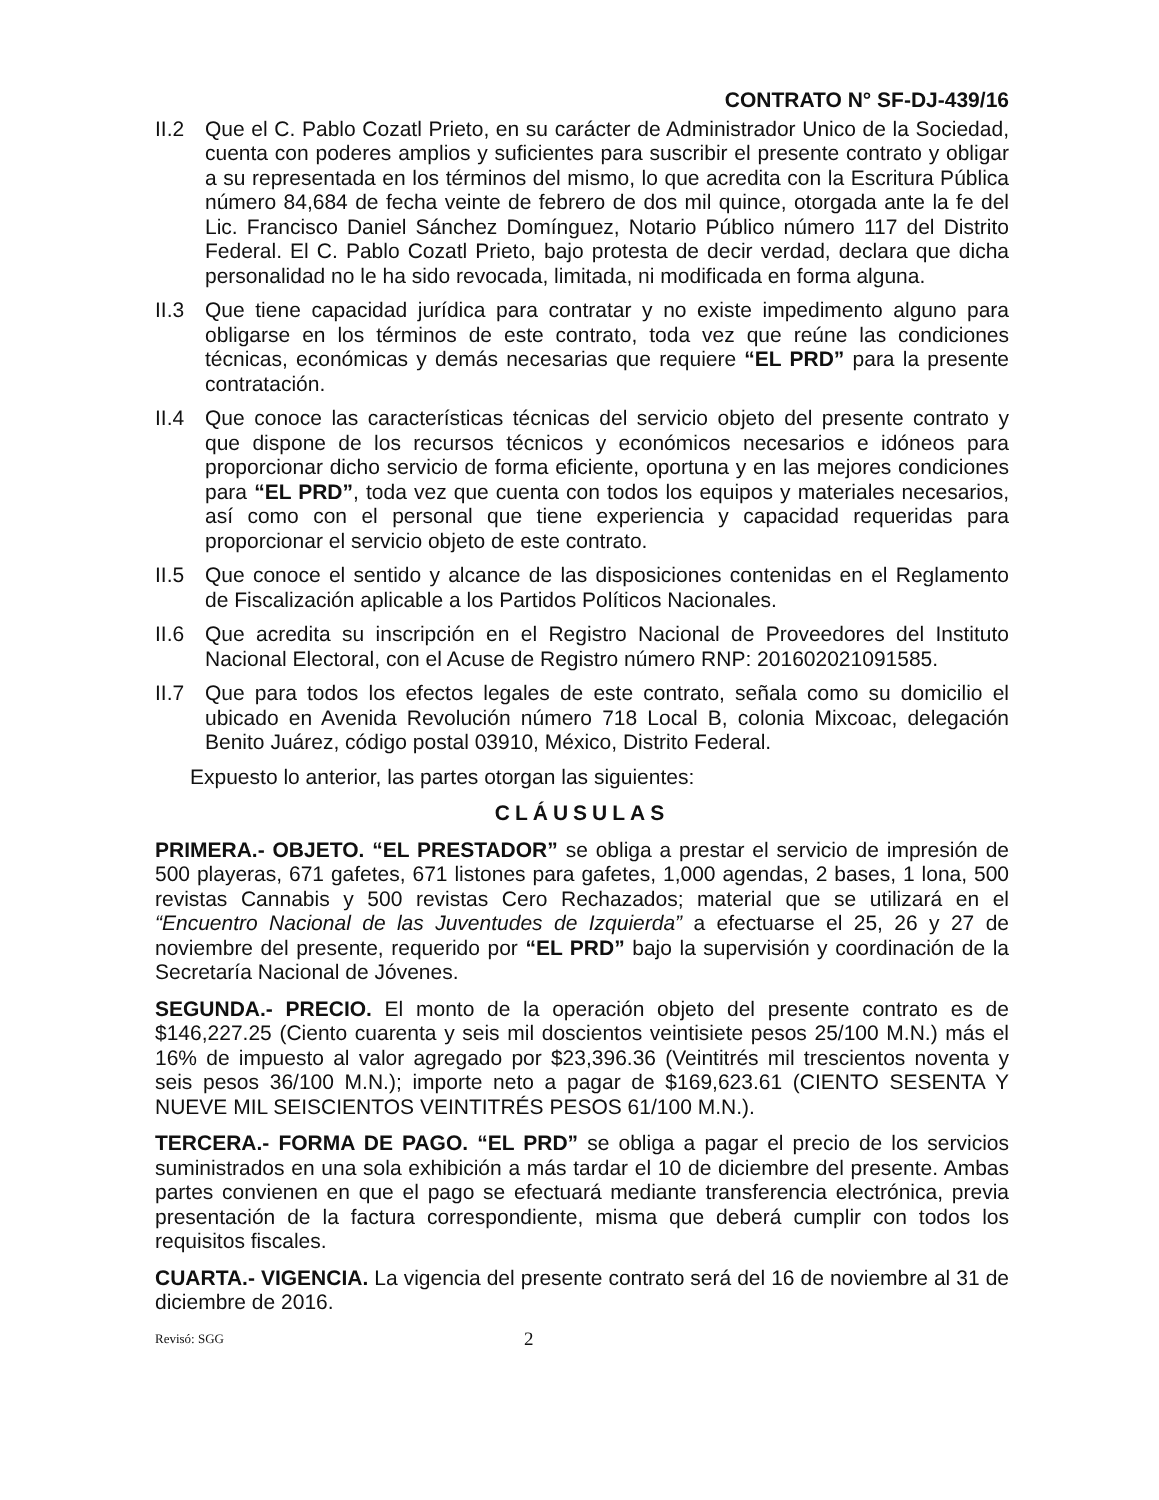CONTRATO N° SF-DJ-439/16
II.2
Que el C. Pablo Cozatl Prieto, en su carácter de Administrador Unico de la Sociedad, cuenta con poderes amplios y suficientes para suscribir el presente contrato y obligar a su representada en los términos del mismo, lo que acredita con la Escritura Pública número 84,684 de fecha veinte de febrero de dos mil quince, otorgada ante la fe del Lic. Francisco Daniel Sánchez Domínguez, Notario Público número 117 del Distrito Federal. El C. Pablo Cozatl Prieto, bajo protesta de decir verdad, declara que dicha personalidad no le ha sido revocada, limitada, ni modificada en forma alguna.
II.3
Que tiene capacidad jurídica para contratar y no existe impedimento alguno para obligarse en los términos de este contrato, toda vez que reúne las condiciones técnicas, económicas y demás necesarias que requiere “EL PRD” para la presente contratación.
II.4
Que conoce las características técnicas del servicio objeto del presente contrato y que dispone de los recursos técnicos y económicos necesarios e idóneos para proporcionar dicho servicio de forma eficiente, oportuna y en las mejores condiciones para “EL PRD”, toda vez que cuenta con todos los equipos y materiales necesarios, así como con el personal que tiene experiencia y capacidad requeridas para proporcionar el servicio objeto de este contrato.
II.5
Que conoce el sentido y alcance de las disposiciones contenidas en el Reglamento de Fiscalización aplicable a los Partidos Políticos Nacionales.
II.6
Que acredita su inscripción en el Registro Nacional de Proveedores del Instituto Nacional Electoral, con el Acuse de Registro número RNP: 201602021091585.
II.7
Que para todos los efectos legales de este contrato, señala como su domicilio el ubicado en Avenida Revolución número 718 Local B, colonia Mixcoac, delegación Benito Juárez, código postal 03910, México, Distrito Federal.
Expuesto lo anterior, las partes otorgan las siguientes:
CLÁUSULAS
PRIMERA.- OBJETO. “EL PRESTADOR” se obliga a prestar el servicio de impresión de 500 playeras, 671 gafetes, 671 listones para gafetes, 1,000 agendas, 2 bases, 1 lona, 500 revistas Cannabis y 500 revistas Cero Rechazados; material que se utilizará en el “Encuentro Nacional de las Juventudes de Izquierda” a efectuarse el 25, 26 y 27 de noviembre del presente, requerido por “EL PRD” bajo la supervisión y coordinación de la Secretaría Nacional de Jóvenes.
SEGUNDA.- PRECIO. El monto de la operación objeto del presente contrato es de $146,227.25 (Ciento cuarenta y seis mil doscientos veintisiete pesos 25/100 M.N.) más el 16% de impuesto al valor agregado por $23,396.36 (Veintitrés mil trescientos noventa y seis pesos 36/100 M.N.); importe neto a pagar de $169,623.61 (CIENTO SESENTA Y NUEVE MIL SEISCIENTOS VEINTITRÉS PESOS 61/100 M.N.).
TERCERA.- FORMA DE PAGO. “EL PRD” se obliga a pagar el precio de los servicios suministrados en una sola exhibición a más tardar el 10 de diciembre del presente. Ambas partes convienen en que el pago se efectuará mediante transferencia electrónica, previa presentación de la factura correspondiente, misma que deberá cumplir con todos los requisitos fiscales.
CUARTA.- VIGENCIA. La vigencia del presente contrato será del 16 de noviembre al 31 de diciembre de 2016.
Revisó: SGG 2